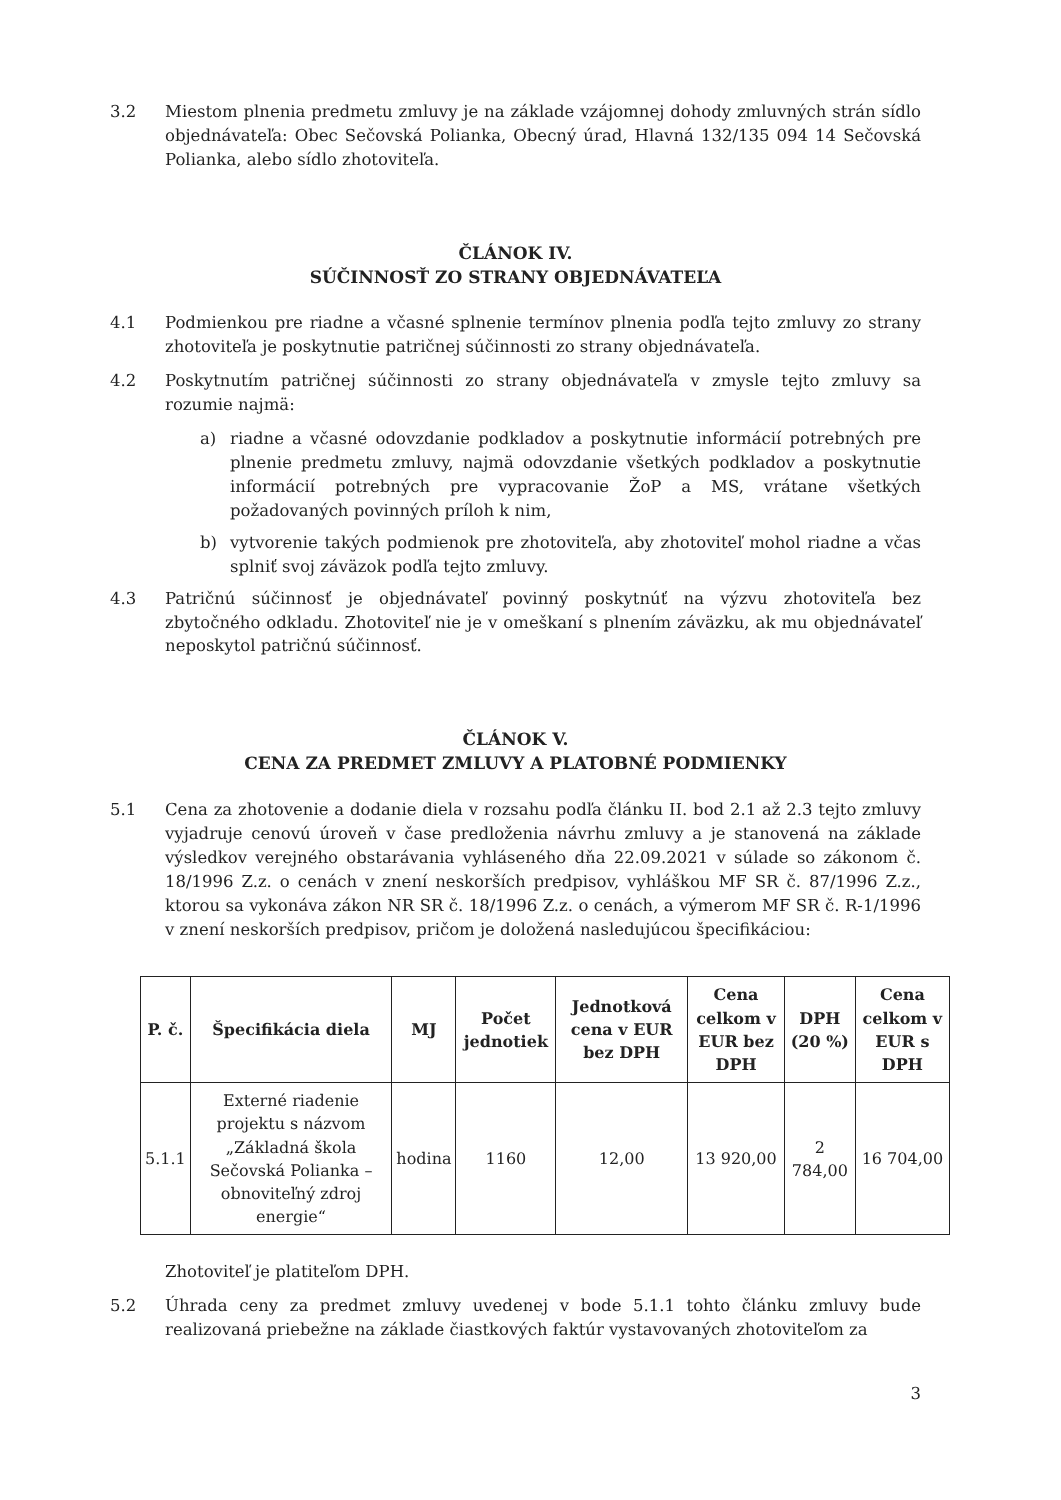3.2 Miestom plnenia predmetu zmluvy je na základe vzájomnej dohody zmluvných strán sídlo objednávateľa: Obec Sečovská Polianka, Obecný úrad, Hlavná 132/135 094 14 Sečovská Polianka, alebo sídlo zhotoviteľa.
ČLÁNOK IV.
SÚČINNOSŤ ZO STRANY OBJEDNÁVATEĽA
4.1 Podmienkou pre riadne a včasné splnenie termínov plnenia podľa tejto zmluvy zo strany zhotoviteľa je poskytnutie patričnej súčinnosti zo strany objednávateľa.
4.2 Poskytnutím patričnej súčinnosti zo strany objednávateľa v zmysle tejto zmluvy sa rozumie najmä:
a) riadne a včasné odovzdanie podkladov a poskytnutie informácií potrebných pre plnenie predmetu zmluvy, najmä odovzdanie všetkých podkladov a poskytnutie informácií potrebných pre vypracovanie ŽoP a MS, vrátane všetkých požadovaných povinných príloh k nim,
b) vytvorenie takých podmienok pre zhotoviteľa, aby zhotoviteľ mohol riadne a včas splniť svoj záväzok podľa tejto zmluvy.
4.3 Patričnú súčinnosť je objednávateľ povinný poskytnúť na výzvu zhotoviteľa bez zbytočného odkladu. Zhotoviteľ nie je v omeškaní s plnením záväzku, ak mu objednávateľ neposkytol patričnú súčinnosť.
ČLÁNOK V.
CENA ZA PREDMET ZMLUVY A PLATOBNÉ PODMIENKY
5.1 Cena za zhotovenie a dodanie diela v rozsahu podľa článku II. bod 2.1 až 2.3 tejto zmluvy vyjadruje cenovú úroveň v čase predloženia návrhu zmluvy a je stanovená na základe výsledkov verejného obstarávania vyhláseného dňa 22.09.2021 v súlade so zákonom č. 18/1996 Z.z. o cenách v znení neskorších predpisov, vyhláškou MF SR č. 87/1996 Z.z., ktorou sa vykonáva zákon NR SR č. 18/1996 Z.z. o cenách, a výmerom MF SR č. R-1/1996 v znení neskorších predpisov, pričom je doložená nasledujúcou špecifikáciou:
| P. č. | Špecifikácia diela | MJ | Počet jednotiek | Jednotková cena v EUR bez DPH | Cena celkom v EUR bez DPH | DPH (20 %) | Cena celkom v EUR s DPH |
| --- | --- | --- | --- | --- | --- | --- | --- |
| 5.1.1 | Externé riadenie projektu s názvom „Základná škola Sečovská Polianka – obnoviteľný zdroj energie“ | hodina | 1160 | 12,00 | 13 920,00 | 2 784,00 | 16 704,00 |
Zhotoviteľ je platiteľom DPH.
5.2 Úhrada ceny za predmet zmluvy uvedenej v bode 5.1.1 tohto článku zmluvy bude realizovaná priebežne na základe čiastkových faktúr vystavovaných zhotoviteľom za
3